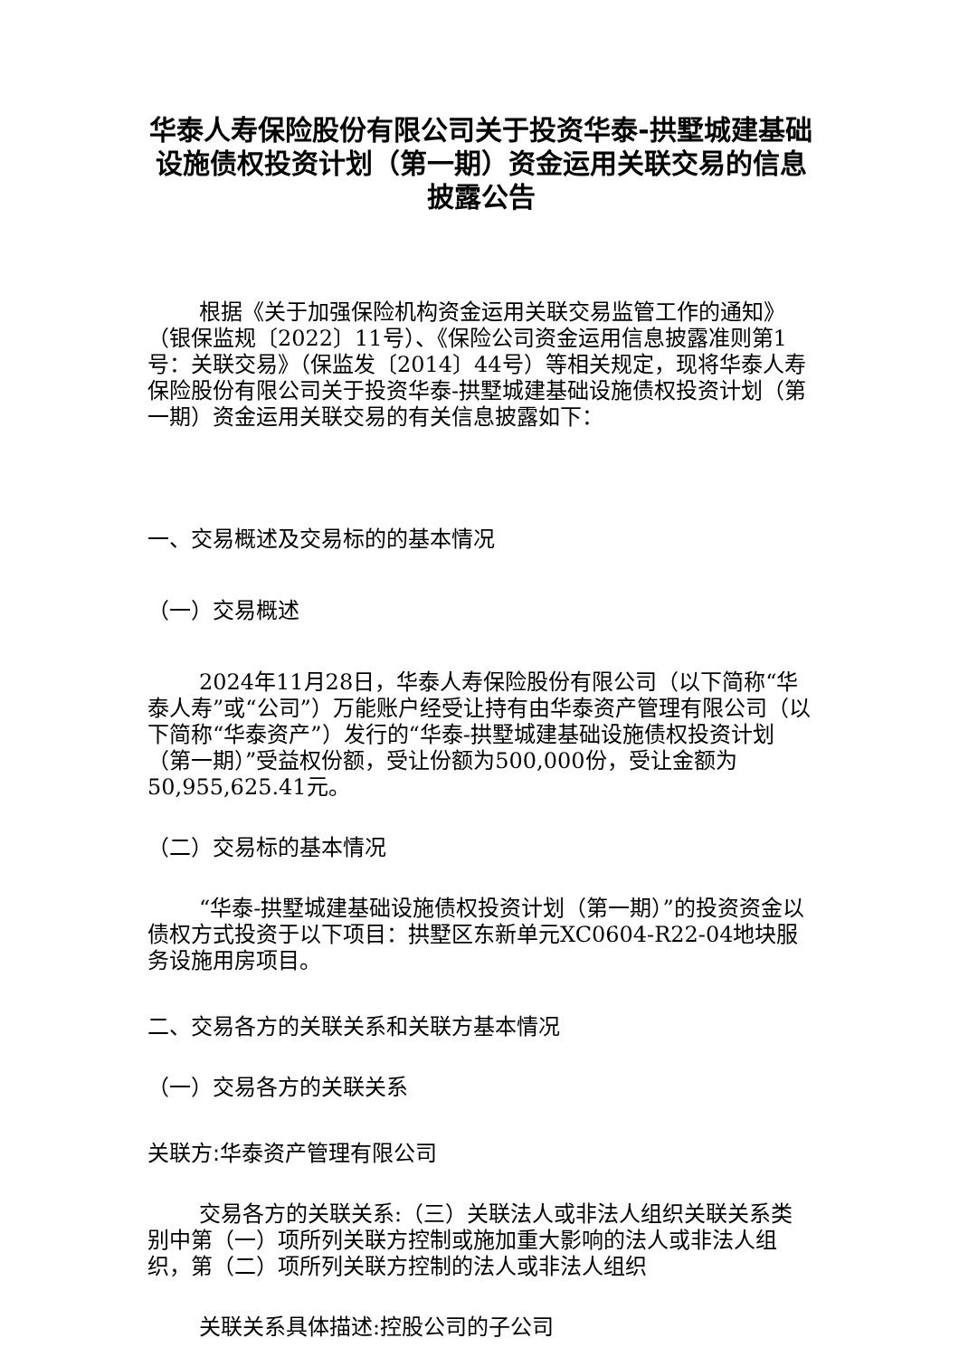华泰人寿保险股份有限公司关于投资华泰-拱墅城建基础设施债权投资计划（第一期）资金运用关联交易的信息披露公告
根据《关于加强保险机构资金运用关联交易监管工作的通知》（银保监规〔2022〕11号）、《保险公司资金运用信息披露准则第1号：关联交易》（保监发〔2014〕44号）等相关规定，现将华泰人寿保险股份有限公司关于投资华泰-拱墅城建基础设施债权投资计划（第一期）资金运用关联交易的有关信息披露如下：
一、交易概述及交易标的的基本情况
（一）交易概述
2024年11月28日，华泰人寿保险股份有限公司（以下简称“华泰人寿”或“公司”）万能账户经受让持有由华泰资产管理有限公司（以下简称“华泰资产”）发行的“华泰-拱墅城建基础设施债权投资计划（第一期）”受益权份额，受让份额为500,000份，受让金额为50,955,625.41元。
（二）交易标的基本情况
“华泰-拱墅城建基础设施债权投资计划（第一期）”的投资资金以债权方式投资于以下项目：拱墅区东新单元XC0604-R22-04地块服务设施用房项目。
二、交易各方的关联关系和关联方基本情况
（一）交易各方的关联关系
关联方:华泰资产管理有限公司
交易各方的关联关系:（三）关联法人或非法人组织关联关系类别中第（一）项所列关联方控制或施加重大影响的法人或非法人组织，第（二）项所列关联方控制的法人或非法人组织
关联关系具体描述:控股公司的子公司